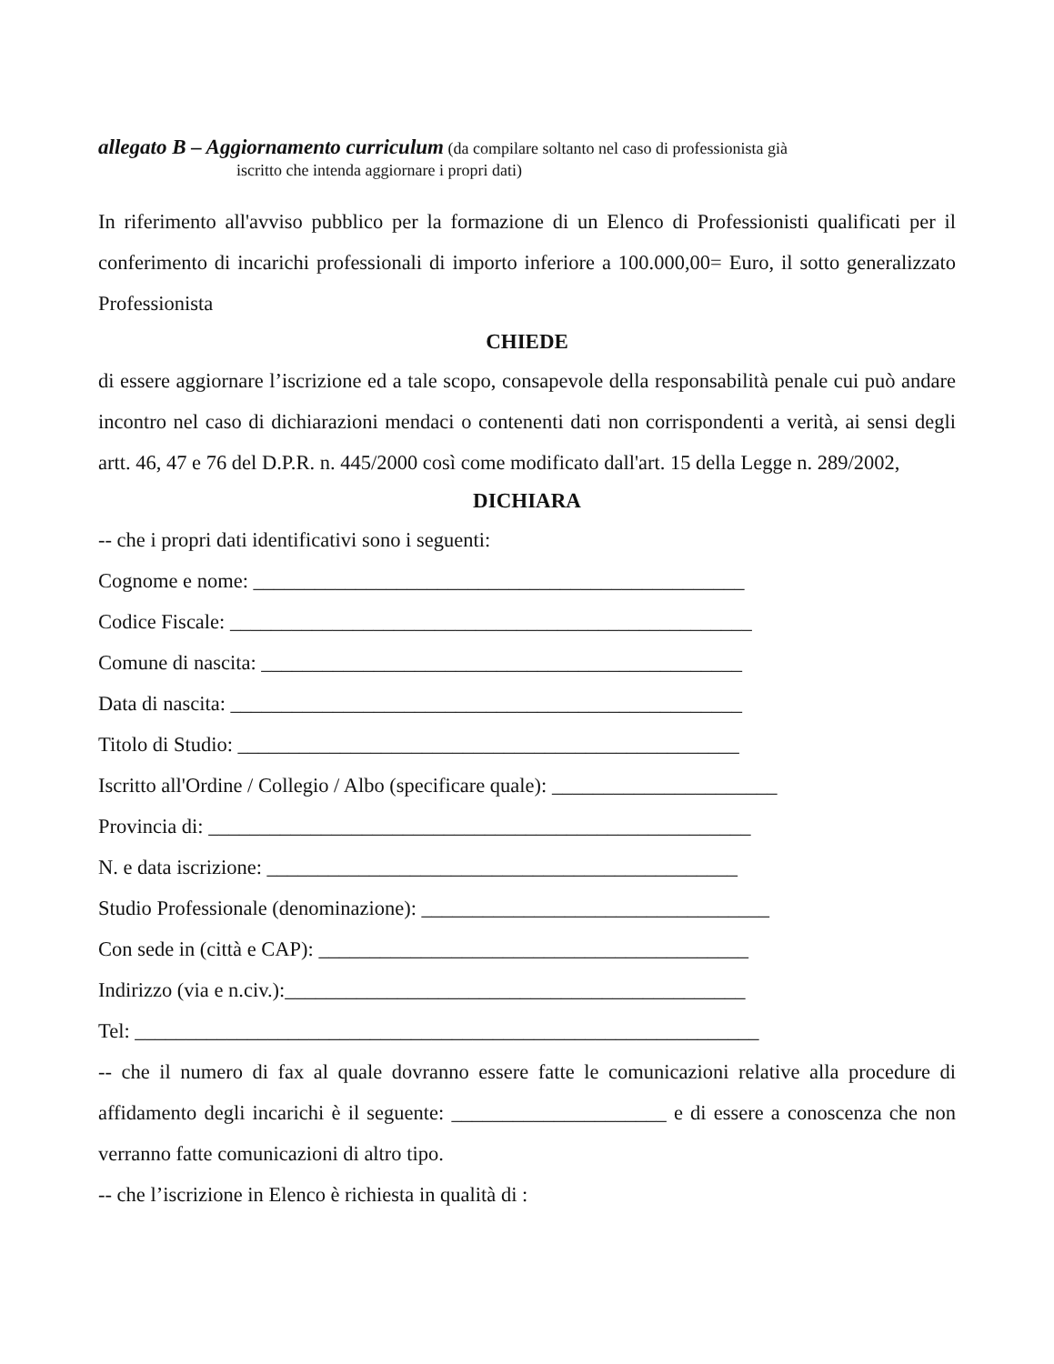allegato B – Aggiornamento curriculum (da compilare soltanto nel caso di professionista già
iscritto che intenda aggiornare i propri dati)
In riferimento all'avviso pubblico per la formazione di un Elenco di Professionisti qualificati per il conferimento di incarichi professionali di importo inferiore a 100.000,00= Euro, il sotto generalizzato Professionista
CHIEDE
di essere aggiornare l’iscrizione ed a tale scopo, consapevole della responsabilità penale cui può andare incontro nel caso di dichiarazioni mendaci o contenenti dati non corrispondenti a verità, ai sensi degli artt. 46, 47 e 76 del D.P.R. n. 445/2000 così come modificato dall'art. 15 della Legge n. 289/2002,
DICHIARA
-- che i propri dati identificativi sono i seguenti:
Cognome e nome: ________________________________________________
Codice Fiscale: ___________________________________________________
Comune di nascita: _______________________________________________
Data di nascita: __________________________________________________
Titolo di Studio: _________________________________________________
Iscritto all'Ordine / Collegio / Albo (specificare quale): ______________________
Provincia di: _____________________________________________________
N. e data iscrizione: ______________________________________________
Studio Professionale (denominazione): __________________________________
Con sede in (città e CAP): __________________________________________
Indirizzo (via e n.civ.):_____________________________________________
Tel: _____________________________________________________________
-- che il numero di fax al quale dovranno essere fatte le comunicazioni relative alla procedure di affidamento degli incarichi è il seguente: _____________________ e di essere a conoscenza che non verranno fatte comunicazioni di altro tipo.
-- che l’iscrizione in Elenco è richiesta in qualità di :